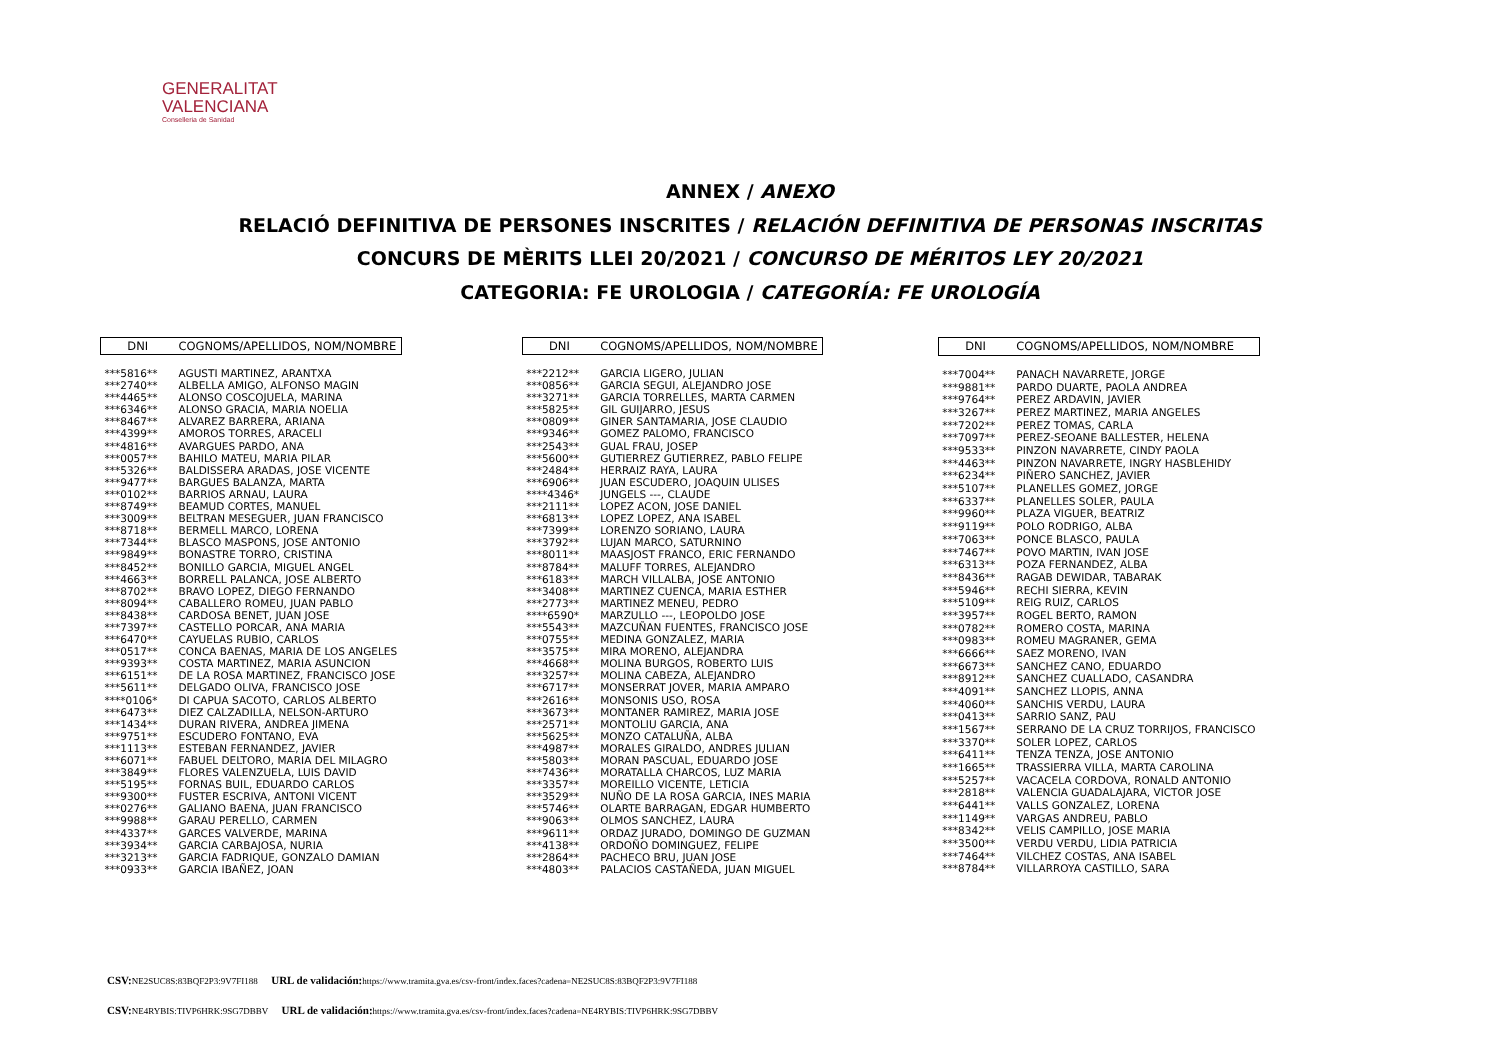GENERALITAT
VALENCIANA
Conselleria de Sanidad
ANNEX / ANEXO
RELACIÓ DEFINITIVA DE PERSONES INSCRITES / RELACIÓN DEFINITIVA DE PERSONAS INSCRITAS
CONCURS DE MÈRITS LLEI 20/2021 / CONCURSO DE MÉRITOS LEY 20/2021
CATEGORIA: FE UROLOGIA / CATEGORÍA: FE UROLOGÍA
| DNI | COGNOMS/APELLIDOS, NOM/NOMBRE |
| --- | --- |
| ***5816** | AGUSTI MARTINEZ, ARANTXA |
| ***2740** | ALBELLA AMIGO, ALFONSO MAGIN |
| ***4465** | ALONSO COSCOJUELA, MARINA |
| ***6346** | ALONSO GRACIA, MARIA NOELIA |
| ***8467** | ALVAREZ BARRERA, ARIANA |
| ***4399** | AMOROS TORRES, ARACELI |
| ***4816** | AVARGUES PARDO, ANA |
| ***0057** | BAHILO MATEU, MARIA PILAR |
| ***5326** | BALDISSERA ARADAS, JOSE VICENTE |
| ***9477** | BARGUES BALANZA, MARTA |
| ***0102** | BARRIOS ARNAU, LAURA |
| ***8749** | BEAMUD CORTES, MANUEL |
| ***3009** | BELTRAN MESEGUER, JUAN FRANCISCO |
| ***8718** | BERMELL MARCO, LORENA |
| ***7344** | BLASCO MASPONS, JOSE ANTONIO |
| ***9849** | BONASTRE TORRO, CRISTINA |
| ***8452** | BONILLO GARCIA, MIGUEL ANGEL |
| ***4663** | BORRELL PALANCA, JOSE ALBERTO |
| ***8702** | BRAVO LOPEZ, DIEGO FERNANDO |
| ***8094** | CABALLERO ROMEU, JUAN PABLO |
| ***8438** | CARDOSA BENET, JUAN JOSE |
| ***7397** | CASTELLO PORCAR, ANA MARIA |
| ***6470** | CAYUELAS RUBIO, CARLOS |
| ***0517** | CONCA BAENAS, MARIA DE LOS ANGELES |
| ***9393** | COSTA MARTINEZ, MARIA ASUNCION |
| ***6151** | DE LA ROSA MARTINEZ, FRANCISCO JOSE |
| ***5611** | DELGADO OLIVA, FRANCISCO JOSE |
| ****0106* | DI CAPUA SACOTO, CARLOS ALBERTO |
| ***6473** | DIEZ CALZADILLA, NELSON-ARTURO |
| ***1434** | DURAN RIVERA, ANDREA JIMENA |
| ***9751** | ESCUDERO FONTANO, EVA |
| ***1113** | ESTEBAN FERNANDEZ, JAVIER |
| ***6071** | FABUEL DELTORO, MARIA DEL MILAGRO |
| ***3849** | FLORES VALENZUELA, LUIS DAVID |
| ***5195** | FORNAS BUIL, EDUARDO CARLOS |
| ***9300** | FUSTER ESCRIVA, ANTONI VICENT |
| ***0276** | GALIANO BAENA, JUAN FRANCISCO |
| ***9988** | GARAU PERELLO, CARMEN |
| ***4337** | GARCES VALVERDE, MARINA |
| ***3934** | GARCIA CARBAJOSA, NURIA |
| ***3213** | GARCIA FADRIQUE, GONZALO DAMIAN |
| ***0933** | GARCIA IBAÑEZ, JOAN |
| DNI | COGNOMS/APELLIDOS, NOM/NOMBRE |
| --- | --- |
| ***2212** | GARCIA LIGERO, JULIAN |
| ***0856** | GARCIA SEGUI, ALEJANDRO JOSE |
| ***3271** | GARCIA TORRELLES, MARTA CARMEN |
| ***5825** | GIL GUIJARRO, JESUS |
| ***0809** | GINER SANTAMARIA, JOSE CLAUDIO |
| ***9346** | GOMEZ PALOMO, FRANCISCO |
| ***2543** | GUAL FRAU, JOSEP |
| ***5600** | GUTIERREZ GUTIERREZ, PABLO FELIPE |
| ***2484** | HERRAIZ RAYA, LAURA |
| ***6906** | JUAN ESCUDERO, JOAQUIN ULISES |
| ****4346* | JUNGELS ---, CLAUDE |
| ***2111** | LOPEZ ACON, JOSE DANIEL |
| ***6813** | LOPEZ LOPEZ, ANA ISABEL |
| ***7399** | LORENZO SORIANO, LAURA |
| ***3792** | LUJAN MARCO, SATURNINO |
| ***8011** | MAASJOST FRANCO, ERIC FERNANDO |
| ***8784** | MALUFF TORRES, ALEJANDRO |
| ***6183** | MARCH VILLALBA, JOSE ANTONIO |
| ***3408** | MARTINEZ CUENCA, MARIA ESTHER |
| ***2773** | MARTINEZ MENEU, PEDRO |
| ****6590* | MARZULLO ---, LEOPOLDO JOSE |
| ***5543** | MAZCUÑAN FUENTES, FRANCISCO JOSE |
| ***0755** | MEDINA GONZALEZ, MARIA |
| ***3575** | MIRA MORENO, ALEJANDRA |
| ***4668** | MOLINA BURGOS, ROBERTO LUIS |
| ***3257** | MOLINA CABEZA, ALEJANDRO |
| ***6717** | MONSERRAT JOVER, MARIA AMPARO |
| ***2616** | MONSONIS USO, ROSA |
| ***3673** | MONTANER RAMIREZ, MARIA JOSE |
| ***2571** | MONTOLIU GARCIA, ANA |
| ***5625** | MONZO CATALUÑA, ALBA |
| ***4987** | MORALES GIRALDO, ANDRES JULIAN |
| ***5803** | MORAN PASCUAL, EDUARDO JOSE |
| ***7436** | MORATALLA CHARCOS, LUZ MARIA |
| ***3357** | MOREILLO VICENTE, LETICIA |
| ***3529** | NUÑO DE LA ROSA GARCIA, INES MARIA |
| ***5746** | OLARTE BARRAGAN, EDGAR HUMBERTO |
| ***9063** | OLMOS SANCHEZ, LAURA |
| ***9611** | ORDAZ JURADO, DOMINGO DE GUZMAN |
| ***4138** | ORDOÑO DOMINGUEZ, FELIPE |
| ***2864** | PACHECO BRU, JUAN JOSE |
| ***4803** | PALACIOS CASTAÑEDA, JUAN MIGUEL |
| DNI | COGNOMS/APELLIDOS, NOM/NOMBRE |
| --- | --- |
| ***7004** | PANACH NAVARRETE, JORGE |
| ***9881** | PARDO DUARTE, PAOLA ANDREA |
| ***9764** | PEREZ ARDAVIN, JAVIER |
| ***3267** | PEREZ MARTINEZ, MARIA ANGELES |
| ***7202** | PEREZ TOMAS, CARLA |
| ***7097** | PEREZ-SEOANE BALLESTER, HELENA |
| ***9533** | PINZON NAVARRETE, CINDY PAOLA |
| ***4463** | PINZON NAVARRETE, INGRY HASBLEHIDY |
| ***6234** | PIÑERO SANCHEZ, JAVIER |
| ***5107** | PLANELLES GOMEZ, JORGE |
| ***6337** | PLANELLES SOLER, PAULA |
| ***9960** | PLAZA VIGUER, BEATRIZ |
| ***9119** | POLO RODRIGO, ALBA |
| ***7063** | PONCE BLASCO, PAULA |
| ***7467** | POVO MARTIN, IVAN JOSE |
| ***6313** | POZA FERNANDEZ, ALBA |
| ***8436** | RAGAB DEWIDAR, TABARAK |
| ***5946** | RECHI SIERRA, KEVIN |
| ***5109** | REIG RUIZ, CARLOS |
| ***3957** | ROGEL BERTO, RAMON |
| ***0782** | ROMERO COSTA, MARINA |
| ***0983** | ROMEU MAGRANER, GEMA |
| ***6666** | SAEZ MORENO, IVAN |
| ***6673** | SANCHEZ CANO, EDUARDO |
| ***8912** | SANCHEZ CUALLADO, CASANDRA |
| ***4091** | SANCHEZ LLOPIS, ANNA |
| ***4060** | SANCHIS VERDU, LAURA |
| ***0413** | SARRIO SANZ, PAU |
| ***1567** | SERRANO DE LA CRUZ TORRIJOS, FRANCISCO |
| ***3370** | SOLER LOPEZ, CARLOS |
| ***6411** | TENZA TENZA, JOSE ANTONIO |
| ***1665** | TRASSIERRA VILLA, MARTA CAROLINA |
| ***5257** | VACACELA CORDOVA, RONALD ANTONIO |
| ***2818** | VALENCIA GUADALAJARA, VICTOR JOSE |
| ***6441** | VALLS GONZALEZ, LORENA |
| ***1149** | VARGAS ANDREU, PABLO |
| ***8342** | VELIS CAMPILLO, JOSE MARIA |
| ***3500** | VERDU VERDU, LIDIA PATRICIA |
| ***7464** | VILCHEZ COSTAS, ANA ISABEL |
| ***8784** | VILLARROYA CASTILLO, SARA |
CSV: NE2SUC8S:83BQF2P3:9V7FI188 URL de validación: https://www.tramita.gva.es/csv-front/index.faces?cadena=NE2SUC8S:83BQF2P3:9V7FI188
CSV: NE4RYBIS:TIVP6HRK:9SG7DBBV URL de validación: https://www.tramita.gva.es/csv-front/index.faces?cadena=NE4RYBIS:TIVP6HRK:9SG7DBBV